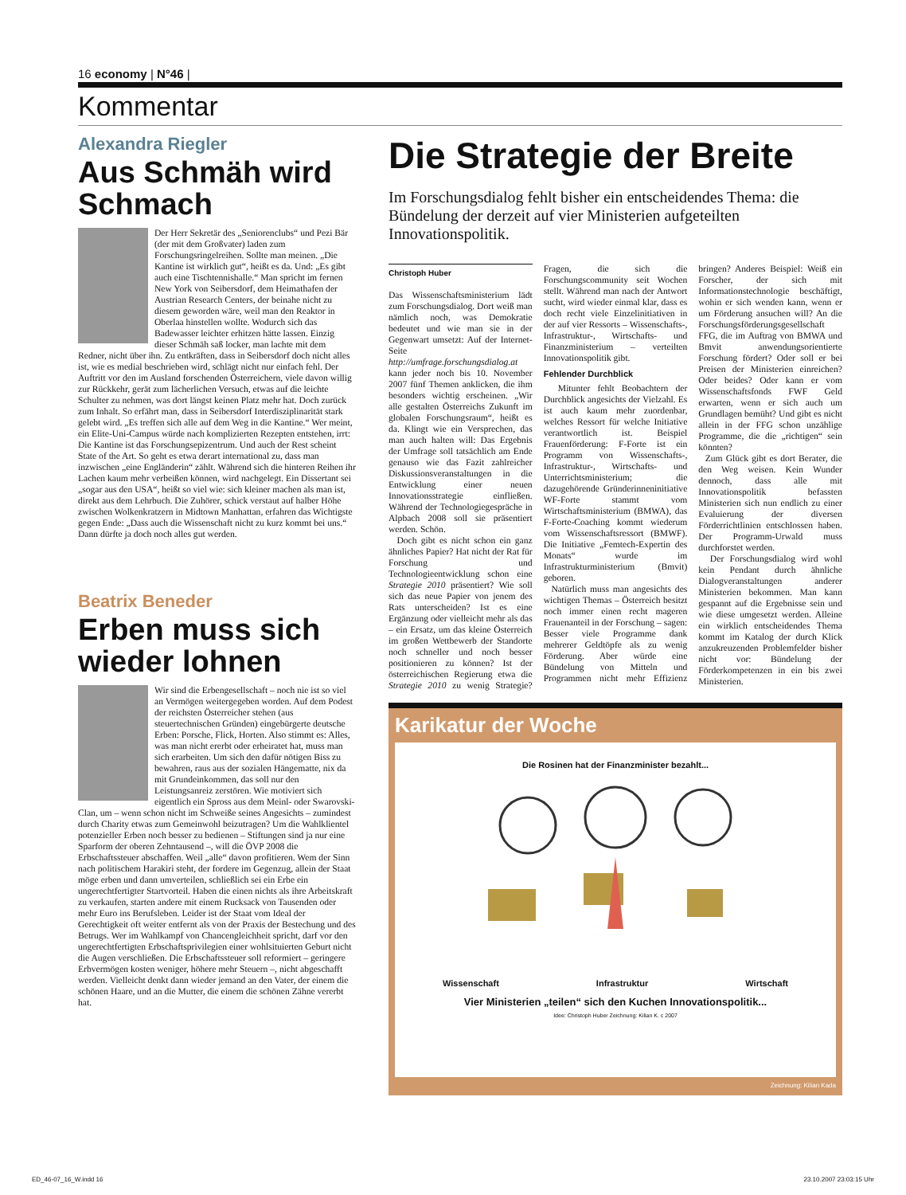16 economy | N°46 |
Kommentar
Alexandra Riegler
Aus Schmäh wird Schmach
Der Herr Sekretär des „Seniorenclubs“ und Pezi Bär (der mit dem Großvater) laden zum Forschungsringelreihen. Sollte man meinen. „Die Kantine ist wirklich gut“, heißt es da. Und: „Es gibt auch eine Tischtennishalle.“ Man spricht im fernen New York von Seibersdorf, dem Heimathafen der Austrian Research Centers, der beinahe nicht zu diesem geworden wäre, weil man den Reaktor in Oberlaa hinstellen wollte. Wodurch sich das Badewasser leichter erhitzen hätte lassen. Einzig dieser Schmäh saß locker, man lachte mit dem Redner, nicht über ihn. Zu entkräften, dass in Seibersdorf doch nicht alles ist, wie es medial beschrieben wird, schlägt nicht nur einfach fehl. Der Auftritt vor den im Ausland forschenden Österreichern, viele davon willig zur Rückkehr, gerät zum lächerlichen Versuch, etwas auf die leichte Schulter zu nehmen, was dort längst keinen Platz mehr hat. Doch zurück zum Inhalt. So erfährt man, dass in Seibersdorf Interdisziplinarität stark gelebt wird. „Es treffen sich alle auf dem Weg in die Kantine.“ Wer meint, ein Elite-Uni-Campus würde nach komplizierten Rezepten entstehen, irrt: Die Kantine ist das Forschungsepizentrum. Und auch der Rest scheint State of the Art. So geht es etwa derart international zu, dass man inzwischen „eine Engländerin“ zählt. Während sich die hinteren Reihen ihr Lachen kaum mehr verbeißen können, wird nachgelegt. Ein Dissertant sei „sogar aus den USA“, heißt so viel wie: sich kleiner machen als man ist, direkt aus dem Lehrbuch. Die Zuhörer, schick verstaut auf halber Höhe zwischen Wolkenkratzern in Midtown Manhattan, erfahren das Wichtigste gegen Ende: „Dass auch die Wissenschaft nicht zu kurz kommt bei uns.“ Dann dürfte ja doch noch alles gut werden.
Beatrix Beneder
Erben muss sich wieder lohnen
Wir sind die Erbengesellschaft – noch nie ist so viel an Vermögen weitergegeben worden. Auf dem Podest der reichsten Österreicher stehen (aus steuertechnischen Gründen) eingebürgerte deutsche Erben: Porsche, Flick, Horten. Also stimmt es: Alles, was man nicht ererbt oder erheiratet hat, muss man sich erarbeiten. Um sich den dafür nötigen Biss zu bewahren, raus aus der sozialen Hängematte, nix da mit Grundeinkommen, das soll nur den Leistungsanreiz zerstören. Wie motiviert sich eigentlich ein Spross aus dem Meinl- oder Swarovski-Clan, um – wenn schon nicht im Schweiße seines Angesichts – zumindest durch Charity etwas zum Gemeinwohl beizutragen? Um die Wahlklientel potenzieller Erben noch besser zu bedienen – Stiftungen sind ja nur eine Sparform der oberen Zehntausend –, will die ÖVP 2008 die Erbschaftssteuer abschaffen. Weil „alle“ davon profitieren. Wem der Sinn nach politischem Harakiri steht, der fordere im Gegenzug, allein der Staat möge erben und dann umverteilen, schließlich sei ein Erbe ein ungerechtfertigter Startvorteil. Haben die einen nichts als ihre Arbeitskraft zu verkaufen, starten andere mit einem Rucksack von Tausenden oder mehr Euro ins Berufsleben. Leider ist der Staat vom Ideal der Gerechtigkeit oft weiter entfernt als von der Praxis der Bestechung und des Betrugs. Wer im Wahlkampf von Chancengleichheit spricht, darf vor den ungerechtfertigten Erbschaftsprivilegien einer wohlsituierten Geburt nicht die Augen verschließen. Die Erbschaftssteuer soll reformiert – geringere Erbvermögen kosten weniger, höhere mehr Steuern –, nicht abgeschafft werden. Vielleicht denkt dann wieder jemand an den Vater, der einem die schönen Haare, und an die Mutter, die einem die schönen Zähne vererbt hat.
Die Strategie der Breite
Im Forschungsdialog fehlt bisher ein entscheidendes Thema: die Bündelung der derzeit auf vier Ministerien aufgeteilten Innovationspolitik.
Christoph Huber
Das Wissenschaftsministerium lädt zum Forschungsdialog. Dort weiß man nämlich noch, was Demokratie bedeutet und wie man sie in der Gegenwart umsetzt: Auf der Internet-Seite http://umfrage.forschungsdialog.at kann jeder noch bis 10. November 2007 fünf Themen anklicken, die ihm besonders wichtig erscheinen. „Wir alle gestalten Österreichs Zukunft im globalen Forschungsraum“, heißt es da. Klingt wie ein Versprechen, das man auch halten will: Das Ergebnis der Umfrage soll tatsächlich am Ende genauso wie das Fazit zahlreicher Diskussionsveranstaltungen in die Entwicklung einer neuen Innovationsstrategie einfließen. Während der Technologiegespräche in Alpbach 2008 soll sie präsentiert werden. Schön.
Doch gibt es nicht schon ein ganz ähnliches Papier? Hat nicht der Rat für Forschung und Technologieentwicklung schon eine Strategie 2010 präsentiert? Wie soll sich das neue Papier von jenem des Rats unterscheiden? Ist es eine Ergänzung oder vielleicht mehr als das – ein Ersatz, um das kleine Österreich im großen Wettbewerb der Standorte noch schneller und noch besser positionieren zu können? Ist der österreichischen Regierung etwa die Strategie 2010 zu wenig Strategie? Fragen, die sich die Forschungscommunity seit Wochen stellt. Während man nach der Antwort sucht, wird wieder einmal klar, dass es doch recht viele Einzelinitiativen in der auf vier Ressorts – Wissenschafts-, Infrastruktur-, Wirtschafts- und Finanzministerium – verteilten Innovationspolitik gibt.
Fehlender Durchblick
Mitunter fehlt Beobachtern der Durchblick angesichts der Vielzahl. Es ist auch kaum mehr zuordenbar, welches Ressort für welche Initiative verantwortlich ist. Beispiel Frauenförderung: F-Forte ist ein Programm von Wissenschafts-, Infrastruktur-, Wirtschafts- und Unterrichtsministerium; die dazugehörende Gründerinneninitiative WF-Forte stammt vom Wirtschaftsministerium (BMWA), das F-Forte-Coaching kommt wiederum vom Wissenschaftsressort (BMWF). Die Initiative „Femtech-Expertin des Monats“ wurde im Infrastrukturministerium (Bmvit) geboren.
Natürlich muss man angesichts des wichtigen Themas – Österreich besitzt noch immer einen recht mageren Frauenanteil in der Forschung – sagen: Besser viele Programme dank mehrerer Geldtöpfe als zu wenig Förderung. Aber würde eine Bündelung von Mitteln und Programmen nicht mehr Effizienz bringen? Anderes Beispiel: Weiß ein Forscher, der sich mit Informationstechnologie beschäftigt, wohin er sich wenden kann, wenn er um Förderung ansuchen will? An die Forschungsförderungsgesellschaft FFG, die im Auftrag von BMWA und Bmvit anwendungsorientierte Forschung fördert? Oder soll er bei Preisen der Ministerien einreichen? Oder beides? Oder kann er vom Wissenschaftsfonds FWF Geld erwarten, wenn er sich auch um Grundlagen bemüht? Und gibt es nicht allein in der FFG schon unzählige Programme, die die „richtigen“ sein könnten?
Zum Glück gibt es dort Berater, die den Weg weisen. Kein Wunder dennoch, dass alle mit Innovationspolitik befassten Ministerien sich nun endlich zu einer Evaluierung der diversen Förderrichtlinien entschlossen haben. Der Programm-Urwald muss durchforstet werden.
Der Forschungsdialog wird wohl kein Pendant durch ähnliche Dialogveranstaltungen anderer Ministerien bekommen. Man kann gespannt auf die Ergebnisse sein und wie diese umgesetzt werden. Alleine ein wirklich entscheidendes Thema kommt im Katalog der durch Klick anzukreuzenden Problemfelder bisher nicht vor: Bündelung der Förderkompetenzen in ein bis zwei Ministerien.
Karikatur der Woche
Die Rosinen hat der Finanzminister bezahlt...
Wissenschaft Infrastruktur Wirtschaft
Vier Ministerien „teilen“ sich den Kuchen Innovationspolitik...
Idee: Christoph Huber Zeichnung: Kilian K. c 2007
Zeichnung: Kilian Kada
ED_46-07_16_W.indd 16 23.10.2007 23:03:15 Uhr